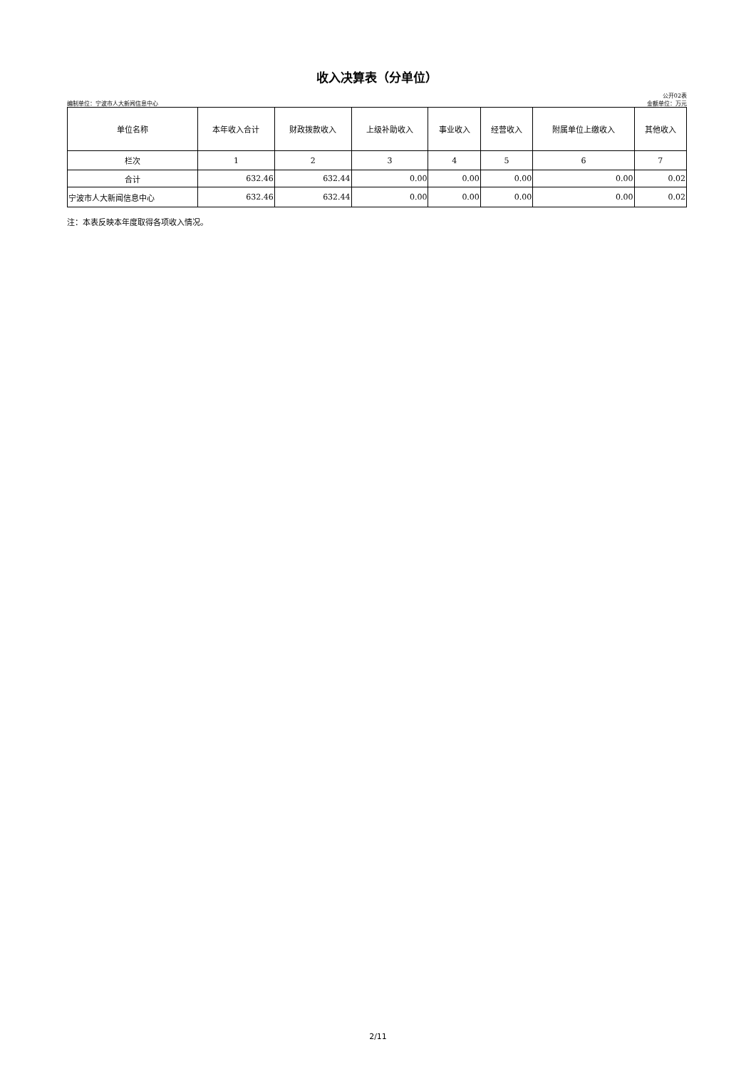收入决算表（分单位）
公开02表
编制单位：宁波市人大新闻信息中心 金额单位：万元
| 单位名称 | 本年收入合计 | 财政拨款收入 | 上级补助收入 | 事业收入 | 经营收入 | 附属单位上缴收入 | 其他收入 |
| --- | --- | --- | --- | --- | --- | --- | --- |
| 栏次 | 1 | 2 | 3 | 4 | 5 | 6 | 7 |
| 合计 | 632.46 | 632.44 | 0.00 | 0.00 | 0.00 | 0.00 | 0.02 |
| 宁波市人大新闻信息中心 | 632.46 | 632.44 | 0.00 | 0.00 | 0.00 | 0.00 | 0.02 |
注：本表反映本年度取得各项收入情况。
2/11